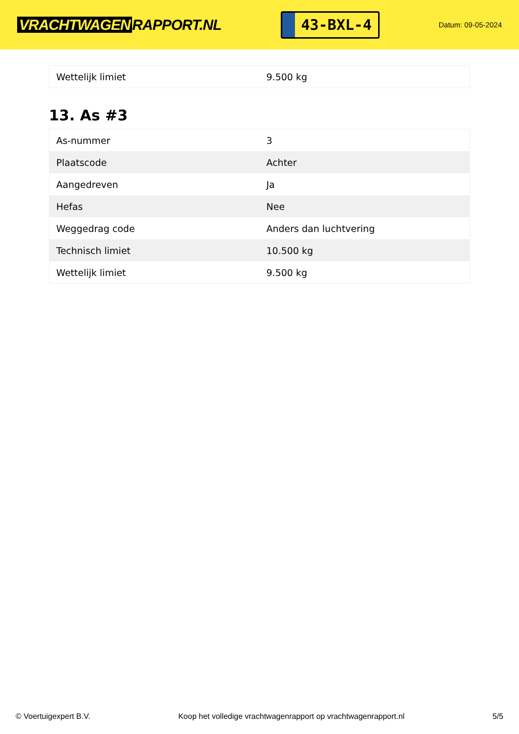VRACHTWAGEN RAPPORT.NL
43-BXL-4
Datum: 09-05-2024
| Wettelijk limiet | 9.500 kg |
13. As #3
| As-nummer | 3 |
| Plaatscode | Achter |
| Aangedreven | Ja |
| Hefas | Nee |
| Weggedrag code | Anders dan luchtvering |
| Technisch limiet | 10.500 kg |
| Wettelijk limiet | 9.500 kg |
© Voertuigexpert B.V. Koop het volledige vrachtwagenrapport op vrachtwagenrapport.nl 5/5